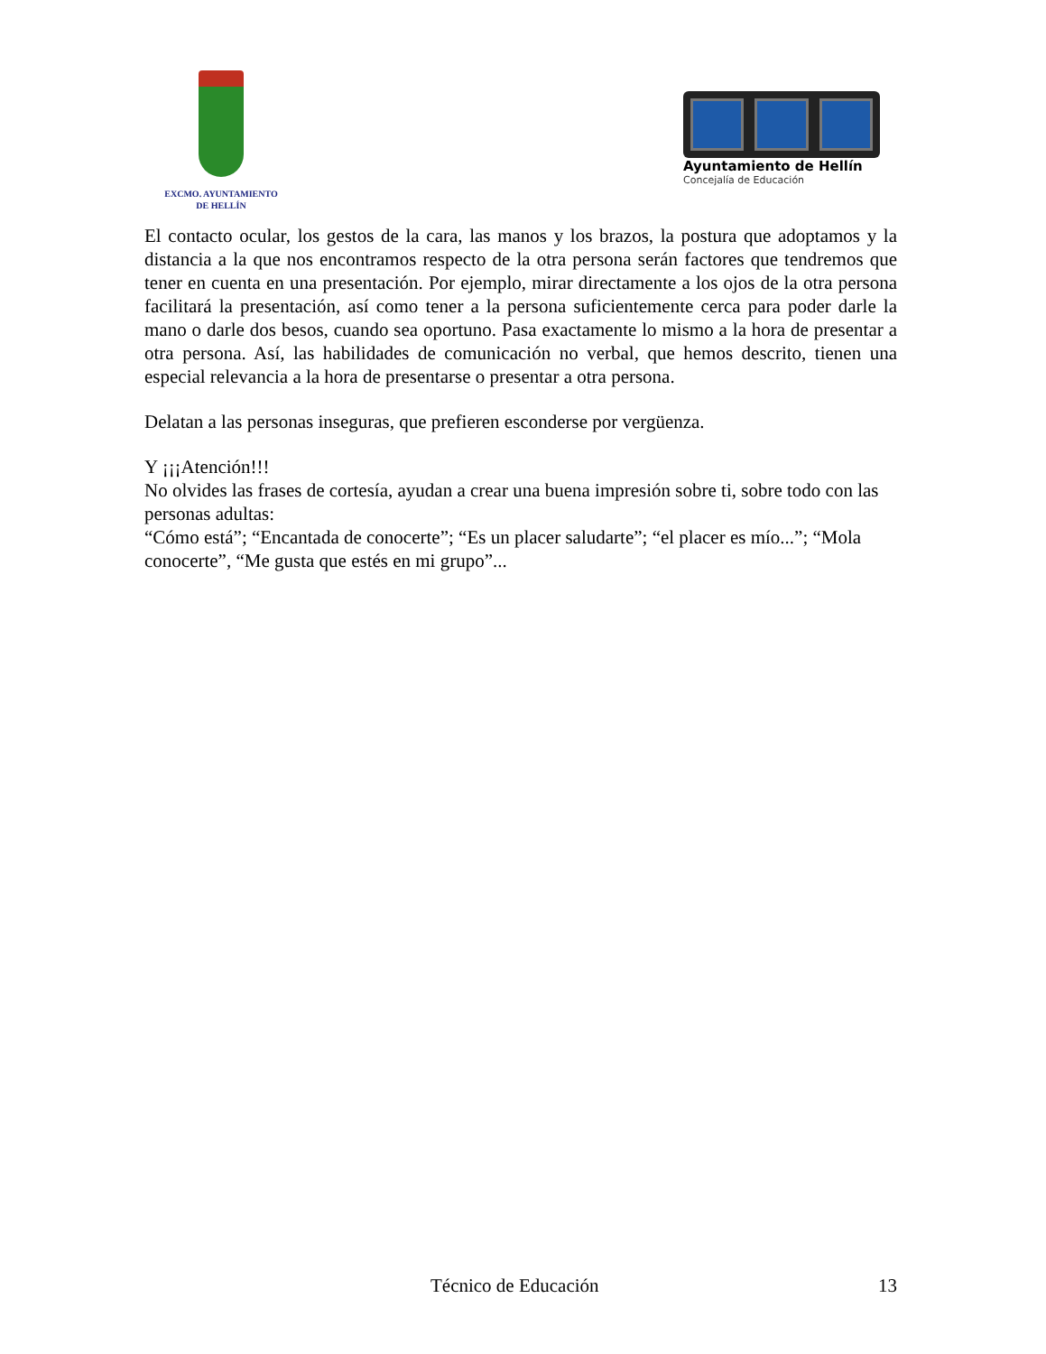EXCMO. AYUNTAMIENTO
DE HELLÍN
Ayuntamiento de Hellín
Concejalía de Educación
El contacto ocular, los gestos de la cara, las manos y los brazos, la postura que adoptamos y la distancia a la que nos encontramos respecto de la otra persona serán factores que tendremos que tener en cuenta en una presentación. Por ejemplo, mirar directamente a los ojos de la otra persona facilitará la presentación, así como tener a la persona suficientemente cerca para poder darle la mano o darle dos besos, cuando sea oportuno. Pasa exactamente lo mismo a la hora de presentar a otra persona. Así, las habilidades de comunicación no verbal, que hemos descrito, tienen una especial relevancia a la hora de presentarse o presentar a otra persona.
Delatan a las personas inseguras, que prefieren esconderse por vergüenza.
Y ¡¡¡Atención!!!
No olvides las frases de cortesía, ayudan a crear una buena impresión sobre ti, sobre todo con las personas adultas:
“Cómo está”; “Encantada de conocerte”; “Es un placer saludarte”; “el placer es mío...”; “Mola conocerte”, “Me gusta que estés en mi grupo”...
Técnico de Educación 13